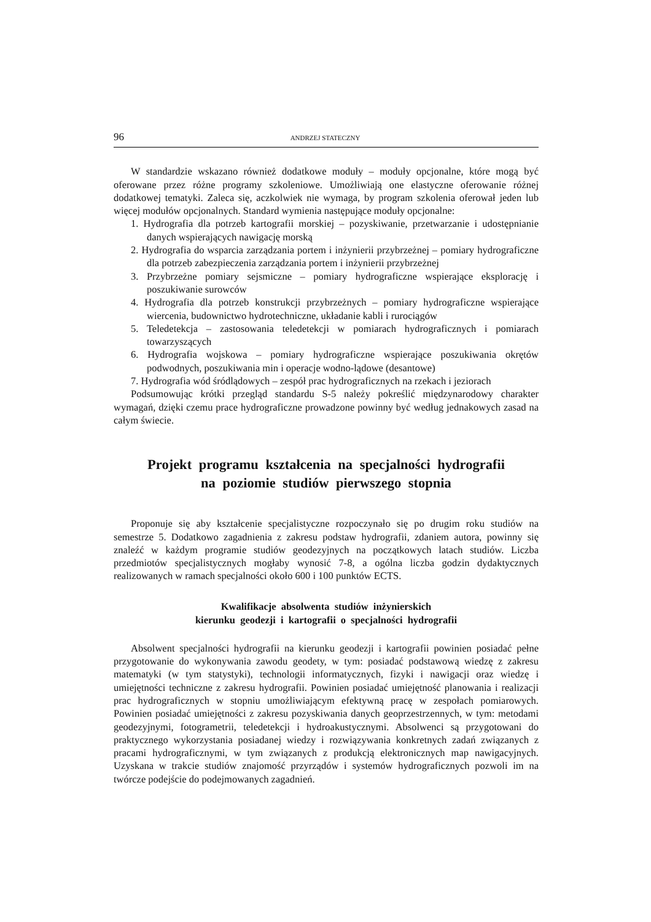96 ANDRZEJ STATECZNY
W standardzie wskazano również dodatkowe moduły – moduły opcjonalne, które mogą być oferowane przez różne programy szkoleniowe. Umożliwiają one elastyczne oferowanie różnej dodatkowej tematyki. Zaleca się, aczkolwiek nie wymaga, by program szkolenia oferował jeden lub więcej modułów opcjonalnych. Standard wymienia następujące moduły opcjonalne:
1. Hydrografia dla potrzeb kartografii morskiej – pozyskiwanie, przetwarzanie i udostępnianie danych wspierających nawigację morską
2. Hydrografia do wsparcia zarządzania portem i inżynierii przybrzeżnej – pomiary hydrograficzne dla potrzeb zabezpieczenia zarządzania portem i inżynierii przybrzeżnej
3. Przybrzeżne pomiary sejsmiczne – pomiary hydrograficzne wspierające eksplorację i poszukiwanie surowców
4. Hydrografia dla potrzeb konstrukcji przybrzeżnych – pomiary hydrograficzne wspierające wiercenia, budownictwo hydrotechniczne, układanie kabli i rurociągów
5. Teledetekcja – zastosowania teledetekcji w pomiarach hydrograficznych i pomiarach towarzyszących
6. Hydrografia wojskowa – pomiary hydrograficzne wspierające poszukiwania okrętów podwodnych, poszukiwania min i operacje wodno-lądowe (desantowe)
7. Hydrografia wód śródlądowych – zespół prac hydrograficznych na rzekach i jeziorach
Podsumowując krótki przegląd standardu S-5 należy pokreślić międzynarodowy charakter wymagań, dzięki czemu prace hydrograficzne prowadzone powinny być według jednakowych zasad na całym świecie.
Projekt programu kształcenia na specjalności hydrografii
na poziomie studiów pierwszego stopnia
Proponuje się aby kształcenie specjalistyczne rozpoczynało się po drugim roku studiów na semestrze 5. Dodatkowo zagadnienia z zakresu podstaw hydrografii, zdaniem autora, powinny się znaleźć w każdym programie studiów geodezyjnych na początkowych latach studiów. Liczba przedmiotów specjalistycznych mogłaby wynosić 7-8, a ogólna liczba godzin dydaktycznych realizowanych w ramach specjalności około 600 i 100 punktów ECTS.
Kwalifikacje absolwenta studiów inżynierskich
kierunku geodezji i kartografii o specjalności hydrografii
Absolwent specjalności hydrografii na kierunku geodezji i kartografii powinien posiadać pełne przygotowanie do wykonywania zawodu geodety, w tym: posiadać podstawową wiedzę z zakresu matematyki (w tym statystyki), technologii informatycznych, fizyki i nawigacji oraz wiedzę i umiejętności techniczne z zakresu hydrografii. Powinien posiadać umiejętność planowania i realizacji prac hydrograficznych w stopniu umożliwiającym efektywną pracę w zespołach pomiarowych. Powinien posiadać umiejętności z zakresu pozyskiwania danych geoprzestrzennych, w tym: metodami geodezyjnymi, fotogrametrii, teledetekcji i hydroakustycznymi. Absolwenci są przygotowani do praktycznego wykorzystania posiadanej wiedzy i rozwiązywania konkretnych zadań związanych z pracami hydrograficznymi, w tym związanych z produkcją elektronicznych map nawigacyjnych. Uzyskana w trakcie studiów znajomość przyrządów i systemów hydrograficznych pozwoli im na twórcze podejście do podejmowanych zagadnień.